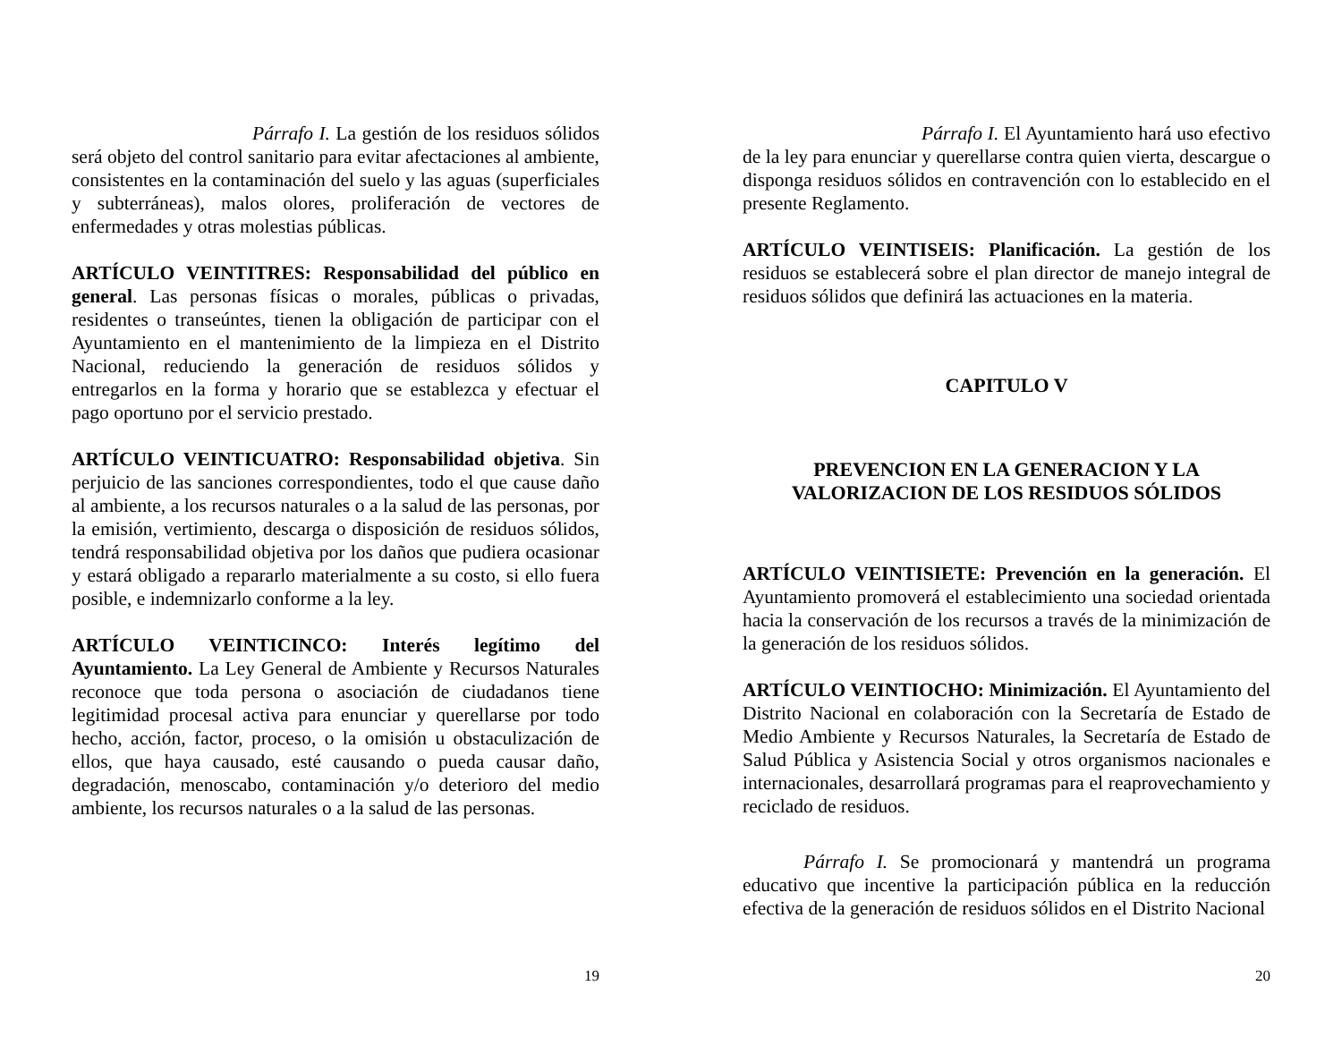Párrafo I. La gestión de los residuos sólidos será objeto del control sanitario para evitar afectaciones al ambiente, consistentes en la contaminación del suelo y las aguas (superficiales y subterráneas), malos olores, proliferación de vectores de enfermedades y otras molestias públicas.
ARTÍCULO VEINTITRES: Responsabilidad del público en general. Las personas físicas o morales, públicas o privadas, residentes o transeúntes, tienen la obligación de participar con el Ayuntamiento en el mantenimiento de la limpieza en el Distrito Nacional, reduciendo la generación de residuos sólidos y entregarlos en la forma y horario que se establezca y efectuar el pago oportuno por el servicio prestado.
ARTÍCULO VEINTICUATRO: Responsabilidad objetiva. Sin perjuicio de las sanciones correspondientes, todo el que cause daño al ambiente, a los recursos naturales o a la salud de las personas, por la emisión, vertimiento, descarga o disposición de residuos sólidos, tendrá responsabilidad objetiva por los daños que pudiera ocasionar y estará obligado a repararlo materialmente a su costo, si ello fuera posible, e indemnizarlo conforme a la ley.
ARTÍCULO VEINTICINCO: Interés legítimo del Ayuntamiento. La Ley General de Ambiente y Recursos Naturales reconoce que toda persona o asociación de ciudadanos tiene legitimidad procesal activa para enunciar y querellarse por todo hecho, acción, factor, proceso, o la omisión u obstaculización de ellos, que haya causado, esté causando o pueda causar daño, degradación, menoscabo, contaminación y/o deterioro del medio ambiente, los recursos naturales o a la salud de las personas.
19
Párrafo I. El Ayuntamiento hará uso efectivo de la ley para enunciar y querellarse contra quien vierta, descargue o disponga residuos sólidos en contravención con lo establecido en el presente Reglamento.
ARTÍCULO VEINTISEIS: Planificación. La gestión de los residuos se establecerá sobre el plan director de manejo integral de residuos sólidos que definirá las actuaciones en la materia.
CAPITULO V
PREVENCION EN LA GENERACION Y LA
VALORIZACION DE LOS RESIDUOS SÓLIDOS
ARTÍCULO VEINTISIETE: Prevención en la generación. El Ayuntamiento promoverá el establecimiento una sociedad orientada hacia la conservación de los recursos a través de la minimización de la generación de los residuos sólidos.
ARTÍCULO VEINTIOCHO: Minimización. El Ayuntamiento del Distrito Nacional en colaboración con la Secretaría de Estado de Medio Ambiente y Recursos Naturales, la Secretaría de Estado de Salud Pública y Asistencia Social y otros organismos nacionales e internacionales, desarrollará programas para el reaprovechamiento y reciclado de residuos.
Párrafo I. Se promocionará y mantendrá un programa educativo que incentive la participación pública en la reducción efectiva de la generación de residuos sólidos en el Distrito Nacional
20